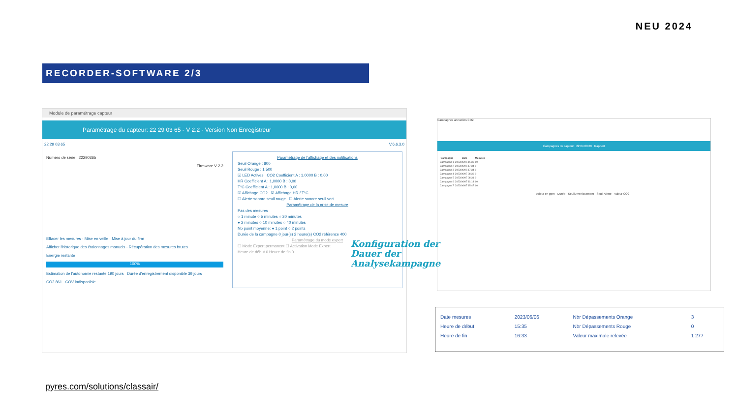NEU 2024
RECORDER-SOFTWARE 2/3
Module de paramétrage capteur
Paramétrage du capteur: 22 29 03 65 - V 2.2 - Version Non Enregistreur
22 29 03 65 V.6.6.3.0
Numéro de série : 22290365
Firmware V 2.2
Effacer les mesures · Mise en veille · Mise à jour du firm
Afficher l'historique des étalonnages manuels · Récupération des mesures brutes
Energie restante
100%
Estimation de l'autonomie restante 190 jours Durée d'enregistrement disponible 39 jours
CO2 861 COV indisponible
Paramétrage de l'affichage et des notifications
Seuil Orange : 800
Seuil Rouge : 1 500
☑ LED Actives CO2 Coefficient A : 1,0000 B : 0,00
HR Coefficient A : 1,0000 B : 0,00
T°C Coefficient A : 1,0000 B : 0,00
☑ Affichage CO2 ☑ Affichage HR / T°C
☐ Alerte sonore seuil rouge ☐ Alerte sonore seuil vert
Paramétrage de la prise de mesure
Pas des mesures
○ 1 minute ○ 5 minutes ○ 20 minutes
● 2 minutes ○ 10 minutes ○ 40 minutes
Nb point moyenne: ● 1 point ○ 2 points
Durée de la campagne 0 jour(s) 2 heure(s) CO2 référence 400
Paramétrage du mode expert
☐ Mode Expert permanent ☐ Activation Mode Expert
Heure de début 0 Heure de fin 0
Konfiguration der
Dauer der
Analysekampagne
Campagnes annuelles CO2
Campagnes du capteur : 22 04 00 09 Rapport
| Campagne | Date | Mesures |
| --- | --- | --- |
| Campagne 1 | 2023/06/06 15:35 | 60 |
| Campagne 2 | 2023/06/06 17:34 | 0 |
| Campagne 3 | 2023/06/06 17:34 | 0 |
| Campagne 4 | 2023/06/07 08:30 | 0 |
| Campagne 5 | 2023/06/07 08:31 | 0 |
| Campagne 6 | 2023/06/07 11:13 | 60 |
| Campagne 7 | 2023/06/07 15:47 | 60 |
Valeur en ppm · Durée · Seuil Avertissement · Seuil Alerte · Valeur CO2
| Date mesures | 2023/06/06 | Nbr Dépassements Orange | 3 |
| Heure de début | 15:35 | Nbr Dépassements Rouge | 0 |
| Heure de fin | 16:33 | Valeur maximale relevée | 1 277 |
pyres.com/solutions/classair/